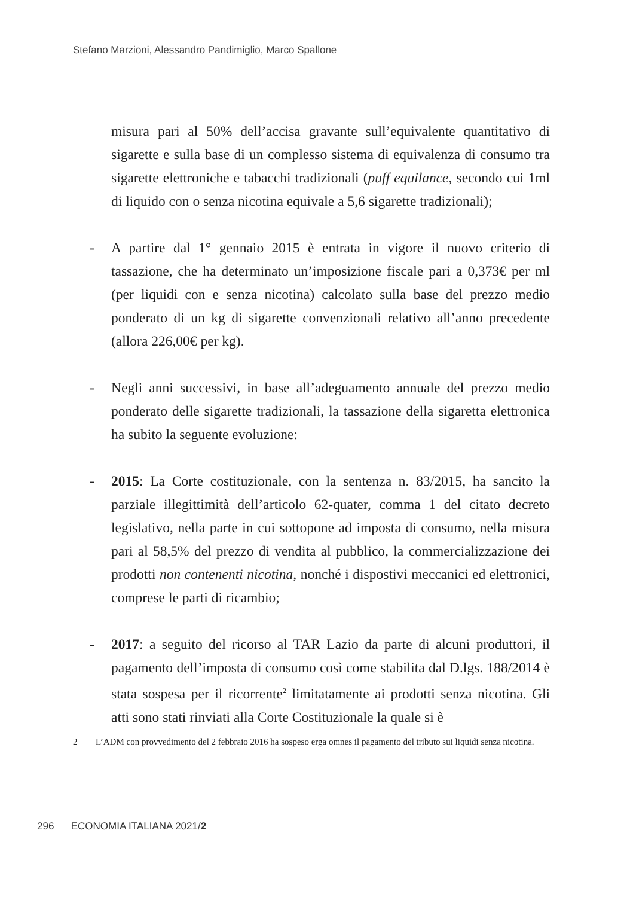Stefano Marzioni, Alessandro Pandimiglio, Marco Spallone
misura pari al 50% dell’accisa gravante sull’equivalente quantitativo di sigarette e sulla base di un complesso sistema di equivalenza di consumo tra sigarette elettroniche e tabacchi tradizionali (puff equilance, secondo cui 1ml di liquido con o senza nicotina equivale a 5,6 sigarette tradizionali);
- A partire dal 1° gennaio 2015 è entrata in vigore il nuovo criterio di tassazione, che ha determinato un’imposizione fiscale pari a 0,373€ per ml (per liquidi con e senza nicotina) calcolato sulla base del prezzo medio ponderato di un kg di sigarette convenzionali relativo all’anno precedente (allora 226,00€ per kg).
- Negli anni successivi, in base all’adeguamento annuale del prezzo medio ponderato delle sigarette tradizionali, la tassazione della sigaretta elettronica ha subito la seguente evoluzione:
- 2015: La Corte costituzionale, con la sentenza n. 83/2015, ha sancito la parziale illegittimità dell’articolo 62-quater, comma 1 del citato decreto legislativo, nella parte in cui sottopone ad imposta di consumo, nella misura pari al 58,5% del prezzo di vendita al pubblico, la commercializzazione dei prodotti non contenenti nicotina, nonché i dispostivi meccanici ed elettronici, comprese le parti di ricambio;
- 2017: a seguito del ricorso al TAR Lazio da parte di alcuni produttori, il pagamento dell’imposta di consumo così come stabilita dal D.lgs. 188/2014 è stata sospesa per il ricorrente<sup>2</sup> limitatamente ai prodotti senza nicotina. Gli atti sono stati rinviati alla Corte Costituzionale la quale si è
2 L’ADM con provvedimento del 2 febbraio 2016 ha sospeso erga omnes il pagamento del tributo sui liquidi senza nicotina.
296 ECONOMIA ITALIANA 2021/2